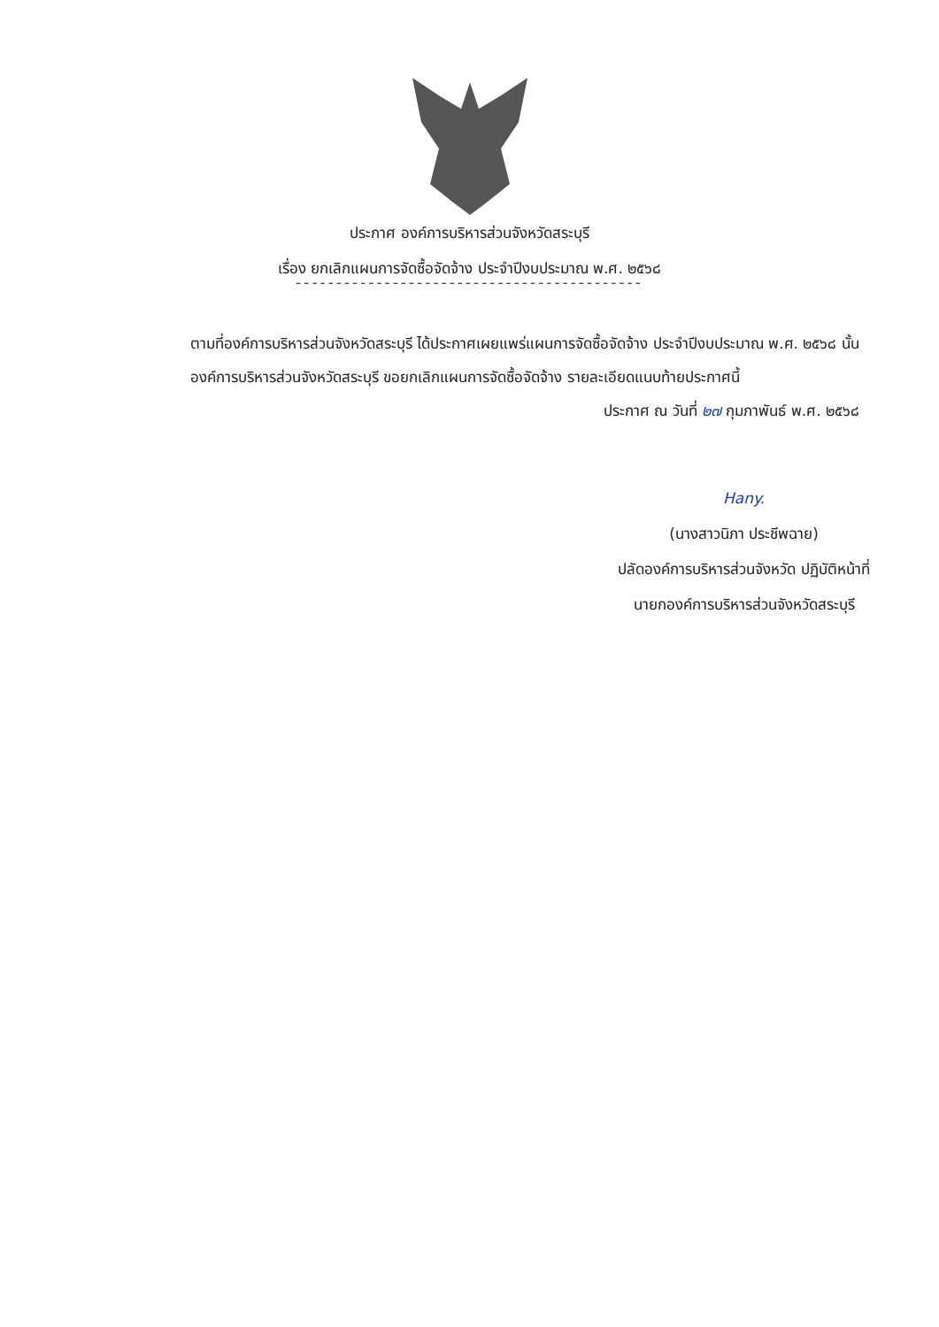ประกาศ องค์การบริหารส่วนจังหวัดสระบุรี
เรื่อง ยกเลิกแผนการจัดซื้อจัดจ้าง ประจำปีงบประมาณ พ.ศ. ๒๕๖๘
-------------------------------------------
ตามที่องค์การบริหารส่วนจังหวัดสระบุรี ได้ประกาศเผยแพร่แผนการจัดซื้อจัดจ้าง ประจำปีงบประมาณ พ.ศ. ๒๕๖๘ นั้น
องค์การบริหารส่วนจังหวัดสระบุรี ขอยกเลิกแผนการจัดซื้อจัดจ้าง รายละเอียดแนบท้ายประกาศนี้
ประกาศ ณ วันที่ ๒๗ กุมภาพันธ์ พ.ศ. ๒๕๖๘
Hany.
(นางสาวนิภา ประชีพฉาย)
ปลัดองค์การบริหารส่วนจังหวัด ปฏิบัติหน้าที่
นายกองค์การบริหารส่วนจังหวัดสระบุรี